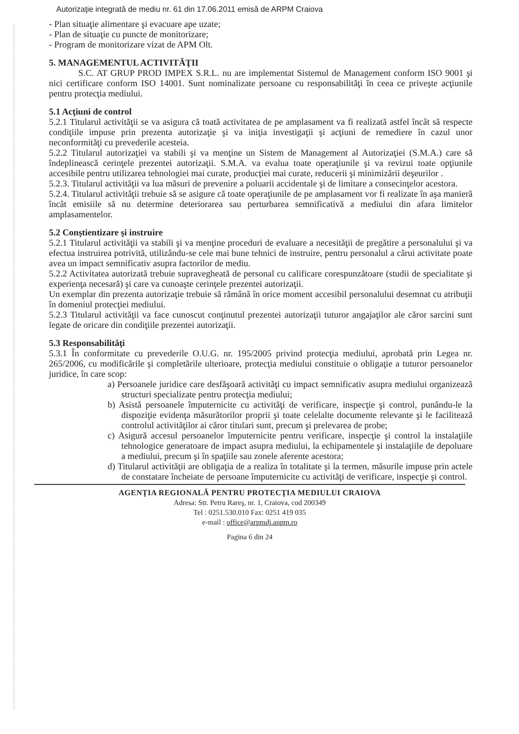Autorizaţie integrată de mediu nr. 61 din 17.06.2011 emisă de ARPM Craiova
- Plan situaţie alimentare şi evacuare ape uzate;
- Plan de situaţie cu puncte de monitorizare;
- Program de monitorizare vizat de APM Olt.
5. MANAGEMENTUL ACTIVITĂŢII
S.C. AT GRUP PROD IMPEX S.R.L. nu are implementat Sistemul de Management conform ISO 9001 şi nici certificare conform ISO 14001. Sunt nominalizate persoane cu responsabilităţi în ceea ce priveşte acţiunile pentru protecţia mediului.
5.1 Acţiuni de control
5.2.1 Titularul activităţii se va asigura că toată activitatea de pe amplasament va fi realizată astfel încât să respecte condiţiile impuse prin prezenta autorizaţie şi va iniţia investigaţii şi acţiuni de remediere în cazul unor neconformităţi cu prevederile acesteia.
5.2.2 Titularul autorizaţiei va stabili şi va menţine un Sistem de Management al Autorizaţiei (S.M.A.) care să îndeplinească cerinţele prezentei autorizaţii. S.M.A. va evalua toate operaţiunile şi va revizui toate opţiunile accesibile pentru utilizarea tehnologiei mai curate, producţiei mai curate, reducerii şi minimizării deşeurilor .
5.2.3. Titularul activităţii va lua măsuri de prevenire a poluarii accidentale şi de limitare a consecinţelor acestora.
5.2.4. Titularul activităţii trebuie să se asigure că toate operaţiunile de pe amplasament vor fi realizate în aşa manieră încât emisiile să nu determine deteriorarea sau perturbarea semnificativă a mediului din afara limitelor amplasamentelor.
5.2 Conştientizare şi instruire
5.2.1 Titularul activităţii va stabili şi va menţine proceduri de evaluare a necesităţii de pregătire a personalului şi va efectua instruirea potrivită, utilizându-se cele mai bune tehnici de instruire, pentru personalul a cărui activitate poate avea un impact semnificativ asupra factorilor de mediu.
5.2.2 Activitatea autorizată trebuie supravegheată de personal cu calificare corespunzătoare (studii de specialitate şi experienţa necesară) şi care va cunoaşte cerinţele prezentei autorizaţii.
Un exemplar din prezenta autorizaţie trebuie să rămână în orice moment accesibil personalului desemnat cu atribuţii în domeniul protecţiei mediului.
5.2.3 Titularul activităţii va face cunoscut conţinutul prezentei autorizaţii tuturor angajaţilor ale căror sarcini sunt legate de oricare din condiţiile prezentei autorizaţii.
5.3 Responsabilităţi
5.3.1 În conformitate cu prevederile O.U.G. nr. 195/2005 privind protecţia mediului, aprobată prin Legea nr. 265/2006, cu modificările şi completările ulterioare, protecţia mediului constituie o obligaţie a tuturor persoanelor juridice, în care scop:
a) Persoanele juridice care desfăşoară activităţi cu impact semnificativ asupra mediului organizează structuri specializate pentru protecţia mediului;
b) Asistă persoanele împuternicite cu activităţi de verificare, inspecţie şi control, punându-le la dispoziţie evidenţa măsurătorilor proprii şi toate celelalte documente relevante şi le facilitează controlul activităţilor ai căror titulari sunt, precum şi prelevarea de probe;
c) Asigură accesul persoanelor împuternicite pentru verificare, inspecţie şi control la instalaţiile tehnologice generatoare de impact asupra mediului, la echipamentele şi instalaţiile de depoluare a mediului, precum şi în spaţiile sau zonele aferente acestora;
d) Titularul activităţii are obligaţia de a realiza în totalitate şi la termen, măsurile impuse prin actele de constatare încheiate de persoane împuternicite cu activităţi de verificare, inspecţie şi control.
AGENŢIA REGIONALĂ PENTRU PROTECŢIA MEDIULUI CRAIOVA
Adresa: Str. Petru Rareş, nr. 1, Craiova, cod 200349
Tel : 0251.530.010 Fax: 0251 419 035
e-mail : office@arpmdj.anpm.ro
Pagina 6 din 24